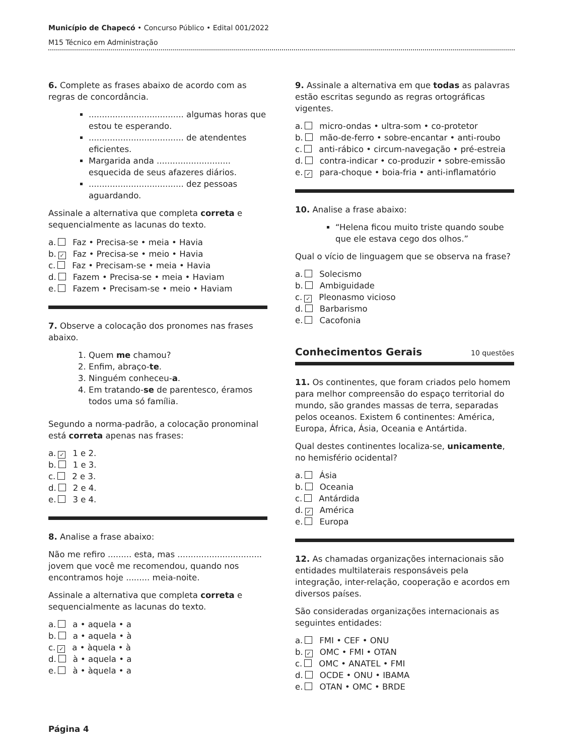Município de Chapecó • Concurso Público • Edital 001/2022
M15 Técnico em Administração
6. Complete as frases abaixo de acordo com as regras de concordância.
.................................... algumas horas que estou te esperando.
.................................... de atendentes eficientes.
Margarida anda ............................ esquecida de seus afazeres diários.
.................................... dez pessoas aguardando.
Assinale a alternativa que completa correta e sequencialmente as lacunas do texto.
a. Faz • Precisa-se • meia • Havia
b. ✓ Faz • Precisa-se • meio • Havia
c. Faz • Precisam-se • meia • Havia
d. Fazem • Precisa-se • meia • Haviam
e. Fazem • Precisam-se • meio • Haviam
7. Observe a colocação dos pronomes nas frases abaixo.
1. Quem me chamou?
2. Enfim, abraço-te.
3. Ninguém conheceu-a.
4. Em tratando-se de parentesco, éramos todos uma só família.
Segundo a norma-padrão, a colocação pronominal está correta apenas nas frases:
a. ✓ 1 e 2.
b. 1 e 3.
c. 2 e 3.
d. 2 e 4.
e. 3 e 4.
8. Analise a frase abaixo:
Não me refiro ......... esta, mas ................................ jovem que você me recomendou, quando nos encontramos hoje ......... meia-noite.
Assinale a alternativa que completa correta e sequencialmente as lacunas do texto.
a. a • aquela • a
b. a • aquela • à
c. ✓ a • àquela • à
d. à • aquela • a
e. à • àquela • a
9. Assinale a alternativa em que todas as palavras estão escritas segundo as regras ortográficas vigentes.
a. micro-ondas • ultra-som • co-protetor
b. mão-de-ferro • sobre-encantar • anti-roubo
c. anti-rábico • circum-navegação • pré-estreia
d. contra-indicar • co-produzir • sobre-emissão
e. ✓ para-choque • boia-fria • anti-inflamatório
10. Analise a frase abaixo:
“Helena ficou muito triste quando soube que ele estava cego dos olhos.”
Qual o vício de linguagem que se observa na frase?
a. Solecismo
b. Ambiguidade
c. ✓ Pleonasmo vicioso
d. Barbarismo
e. Cacofonia
Conhecimentos Gerais
10 questões
11. Os continentes, que foram criados pelo homem para melhor compreensão do espaço territorial do mundo, são grandes massas de terra, separadas pelos oceanos. Existem 6 continentes: América, Europa, África, Ásia, Oceania e Antártida.
Qual destes continentes localiza-se, unicamente, no hemisfério ocidental?
a. Ásia
b. Oceania
c. Antárdida
d. ✓ América
e. Europa
12. As chamadas organizações internacionais são entidades multilaterais responsáveis pela integração, inter-relação, cooperação e acordos em diversos países.
São consideradas organizações internacionais as seguintes entidades:
a. FMI • CEF • ONU
b. ✓ OMC • FMI • OTAN
c. OMC • ANATEL • FMI
d. OCDE • ONU • IBAMA
e. OTAN • OMC • BRDE
Página 4